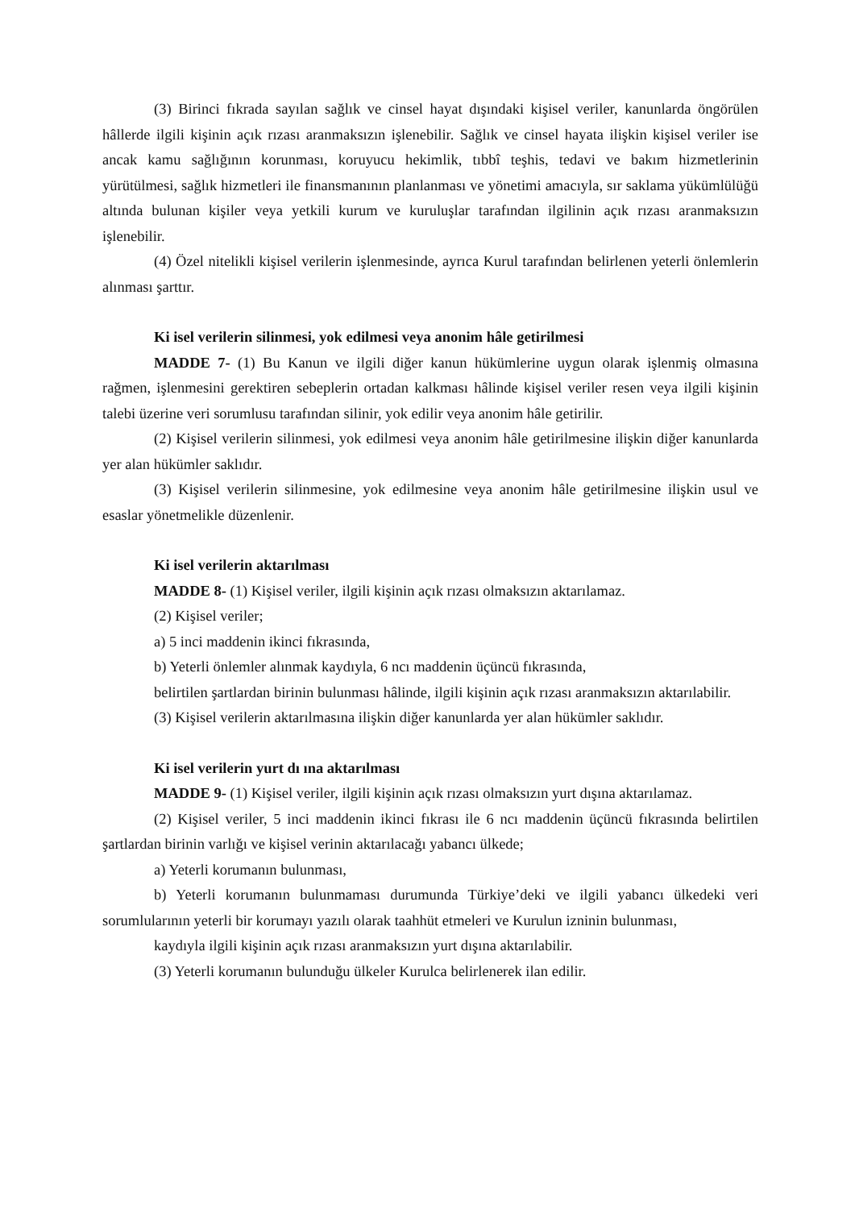(3) Birinci fıkrada sayılan sağlık ve cinsel hayat dışındaki kişisel veriler, kanunlarda öngörülen hâllerde ilgili kişinin açık rızası aranmaksızın işlenebilir. Sağlık ve cinsel hayata ilişkin kişisel veriler ise ancak kamu sağlığının korunması, koruyucu hekimlik, tıbbî teşhis, tedavi ve bakım hizmetlerinin yürütülmesi, sağlık hizmetleri ile finansmanının planlanması ve yönetimi amacıyla, sır saklama yükümlülüğü altında bulunan kişiler veya yetkili kurum ve kuruluşlar tarafından ilgilinin açık rızası aranmaksızın işlenebilir.
(4) Özel nitelikli kişisel verilerin işlenmesinde, ayrıca Kurul tarafından belirlenen yeterli önlemlerin alınması şarttır.
Ki isel verilerin silinmesi, yok edilmesi veya anonim hâle getirilmesi
MADDE 7- (1) Bu Kanun ve ilgili diğer kanun hükümlerine uygun olarak işlenmiş olmasına rağmen, işlenmesini gerektiren sebeplerin ortadan kalkması hâlinde kişisel veriler resen veya ilgili kişinin talebi üzerine veri sorumlusu tarafından silinir, yok edilir veya anonim hâle getirilir.
(2) Kişisel verilerin silinmesi, yok edilmesi veya anonim hâle getirilmesine ilişkin diğer kanunlarda yer alan hükümler saklıdır.
(3) Kişisel verilerin silinmesine, yok edilmesine veya anonim hâle getirilmesine ilişkin usul ve esaslar yönetmelikle düzenlenir.
Ki isel verilerin aktarılması
MADDE 8- (1) Kişisel veriler, ilgili kişinin açık rızası olmaksızın aktarılamaz.
(2) Kişisel veriler;
a) 5 inci maddenin ikinci fıkrasında,
b) Yeterli önlemler alınmak kaydıyla, 6 ncı maddenin üçüncü fıkrasında,
belirtilen şartlardan birinin bulunması hâlinde, ilgili kişinin açık rızası aranmaksızın aktarılabilir.
(3) Kişisel verilerin aktarılmasına ilişkin diğer kanunlarda yer alan hükümler saklıdır.
Ki isel verilerin yurt dı ına aktarılması
MADDE 9- (1) Kişisel veriler, ilgili kişinin açık rızası olmaksızın yurt dışına aktarılamaz.
(2) Kişisel veriler, 5 inci maddenin ikinci fıkrası ile 6 ncı maddenin üçüncü fıkrasında belirtilen şartlardan birinin varlığı ve kişisel verinin aktarılacağı yabancı ülkede;
a) Yeterli korumanın bulunması,
b) Yeterli korumanın bulunmaması durumunda Türkiye’deki ve ilgili yabancı ülkedeki veri sorumlularının yeterli bir korumayı yazılı olarak taahhüt etmeleri ve Kurulun izninin bulunması,
kaydıyla ilgili kişinin açık rızası aranmaksızın yurt dışına aktarılabilir.
(3) Yeterli korumanın bulunduğu ülkeler Kurulca belirlenerek ilan edilir.